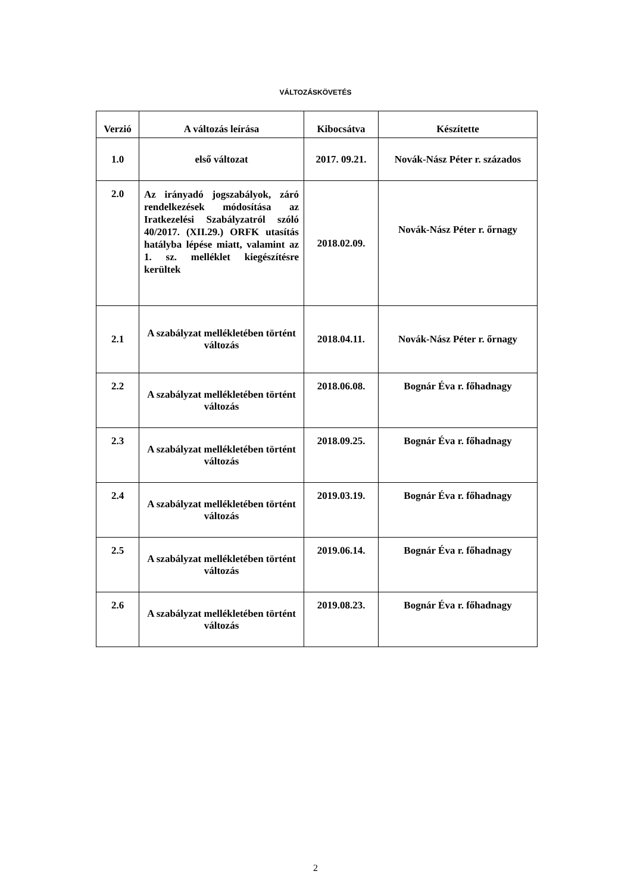VÁLTOZÁSKÖVETÉS
| Verzió | A változás leírása | Kibocsátva | Készítette |
| --- | --- | --- | --- |
| 1.0 | első változat | 2017. 09.21. | Novák-Nász Péter r. százados |
| 2.0 | Az irányadó jogszabályok, záró rendelkezések módosítása az Iratkezelési Szabályzatról szóló 40/2017. (XII.29.) ORFK utasítás hatályba lépése miatt, valamint az 1. sz. melléklet kiegészítésre kerültek | 2018.02.09. | Novák-Nász Péter r. őrnagy |
| 2.1 | A szabályzat mellékletében történt változás | 2018.04.11. | Novák-Nász Péter r. őrnagy |
| 2.2 | A szabályzat mellékletében történt változás | 2018.06.08. | Bognár Éva r. főhadnagy |
| 2.3 | A szabályzat mellékletében történt változás | 2018.09.25. | Bognár Éva r. főhadnagy |
| 2.4 | A szabályzat mellékletében történt változás | 2019.03.19. | Bognár Éva r. főhadnagy |
| 2.5 | A szabályzat mellékletében történt változás | 2019.06.14. | Bognár Éva r. főhadnagy |
| 2.6 | A szabályzat mellékletében történt változás | 2019.08.23. | Bognár Éva r. főhadnagy |
2